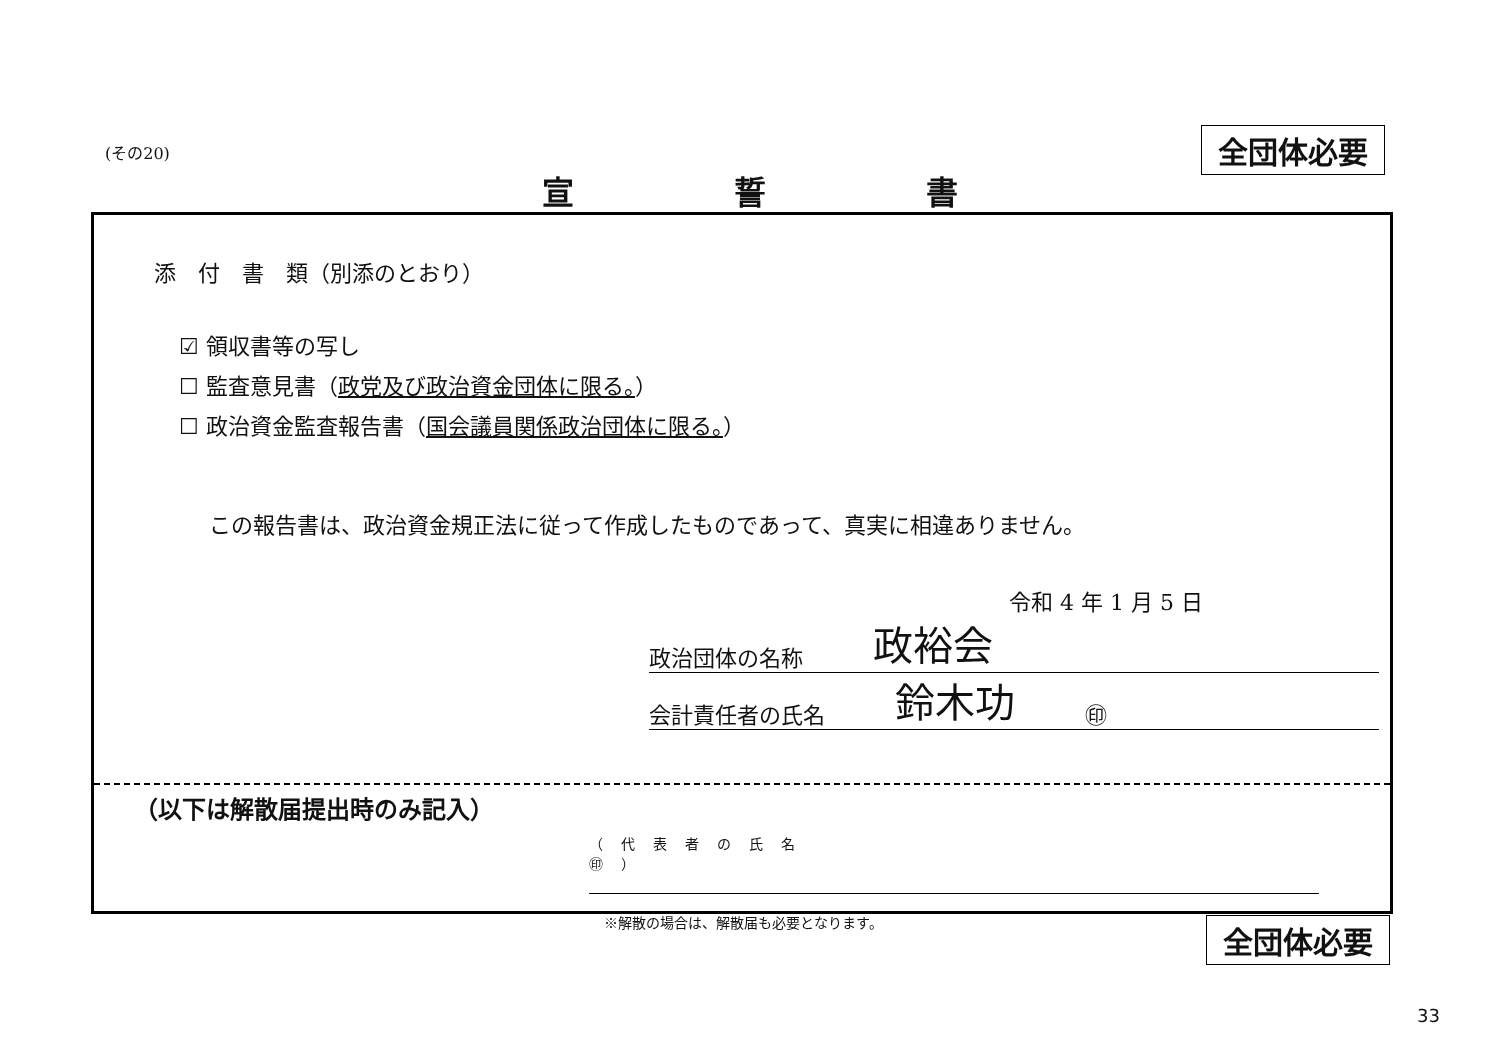(その20)
全団体必要
宣誓書
添　付　書　類（別添のとおり）
☑ 領収書等の写し
☐ 監査意見書（政党及び政治資金団体に限る。）
☐ 政治資金監査報告書（国会議員関係政治団体に限る。）
この報告書は、政治資金規正法に従って作成したものであって、真実に相違ありません。
令和 4 年 1 月 5 日
政治団体の名称 政裕会
会計責任者の氏名 鈴木功 ㊞
（以下は解散届提出時のみ記入）
（代表者の氏名　　　　　　　　　　　　　　　　　　㊞）
※解散の場合は、解散届も必要となります。
全団体必要
33